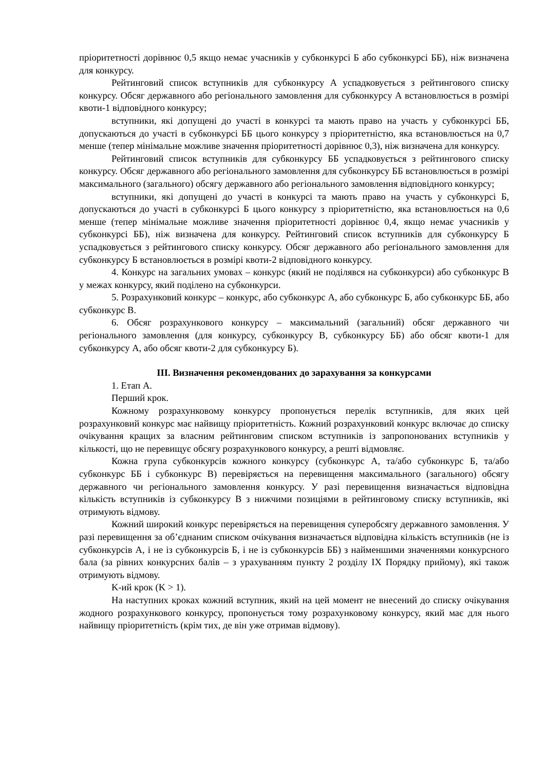пріоритетності дорівнює 0,5 якщо немає учасників у субконкурсі Б або субконкурсі ББ), ніж визначена для конкурсу.
Рейтинговий список вступників для субконкурсу А успадковується з рейтингового списку конкурсу. Обсяг державного або регіонального замовлення для субконкурсу А встановлюється в розмірі квоти-1 відповідного конкурсу;
вступники, які допущені до участі в конкурсі та мають право на участь у субконкурсі ББ, допускаються до участі в субконкурсі ББ цього конкурсу з пріоритетністю, яка встановлюється на 0,7 менше (тепер мінімальне можливе значення пріоритетності дорівнює 0,3), ніж визначена для конкурсу.
Рейтинговий список вступників для субконкурсу ББ успадковується з рейтингового списку конкурсу. Обсяг державного або регіонального замовлення для субконкурсу ББ встановлюється в розмірі максимального (загального) обсягу державного або регіонального замовлення відповідного конкурсу;
вступники, які допущені до участі в конкурсі та мають право на участь у субконкурсі Б, допускаються до участі в субконкурсі Б цього конкурсу з пріоритетністю, яка встановлюється на 0,6 менше (тепер мінімальне можливе значення пріоритетності дорівнює 0,4, якщо немає учасників у субконкурсі ББ), ніж визначена для конкурсу. Рейтинговий список вступників для субконкурсу Б успадковується з рейтингового списку конкурсу. Обсяг державного або регіонального замовлення для субконкурсу Б встановлюється в розмірі квоти-2 відповідного конкурсу.
4. Конкурс на загальних умовах – конкурс (який не поділявся на субконкурси) або субконкурс В у межах конкурсу, який поділено на субконкурси.
5. Розрахунковий конкурс – конкурс, або субконкурс А, або субконкурс Б, або субконкурс ББ, або субконкурс В.
6. Обсяг розрахункового конкурсу – максимальний (загальний) обсяг державного чи регіонального замовлення (для конкурсу, субконкурсу В, субконкурсу ББ) або обсяг квоти-1 для субконкурсу А, або обсяг квоти-2 для субконкурсу Б).
ІІІ. Визначення рекомендованих до зарахування за конкурсами
1. Етап А.
Перший крок.
Кожному розрахунковому конкурсу пропонується перелік вступників, для яких цей розрахунковий конкурс має найвищу пріоритетність. Кожний розрахунковий конкурс включає до списку очікування кращих за власним рейтинговим списком вступників із запропонованих вступників у кількості, що не перевищує обсягу розрахункового конкурсу, а решті відмовляє.
Кожна група субконкурсів кожного конкурсу (субконкурс А, та/або субконкурс Б, та/або субконкурс ББ і субконкурс В) перевіряється на перевищення максимального (загального) обсягу державного чи регіонального замовлення конкурсу. У разі перевищення визначається відповідна кількість вступників із субконкурсу В з нижчими позиціями в рейтинговому списку вступників, які отримують відмову.
Кожний широкий конкурс перевіряється на перевищення суперобсягу державного замовлення. У разі перевищення за об’єднаним списком очікування визначається відповідна кількість вступників (не із субконкурсів А, і не із субконкурсів Б, і не із субконкурсів ББ) з найменшими значеннями конкурсного бала (за рівних конкурсних балів – з урахуванням пункту 2 розділу IX Порядку прийому), які також отримують відмову.
K-ий крок (K > 1).
На наступних кроках кожний вступник, який на цей момент не внесений до списку очікування жодного розрахункового конкурсу, пропонується тому розрахунковому конкурсу, який має для нього найвищу пріоритетність (крім тих, де він уже отримав відмову).